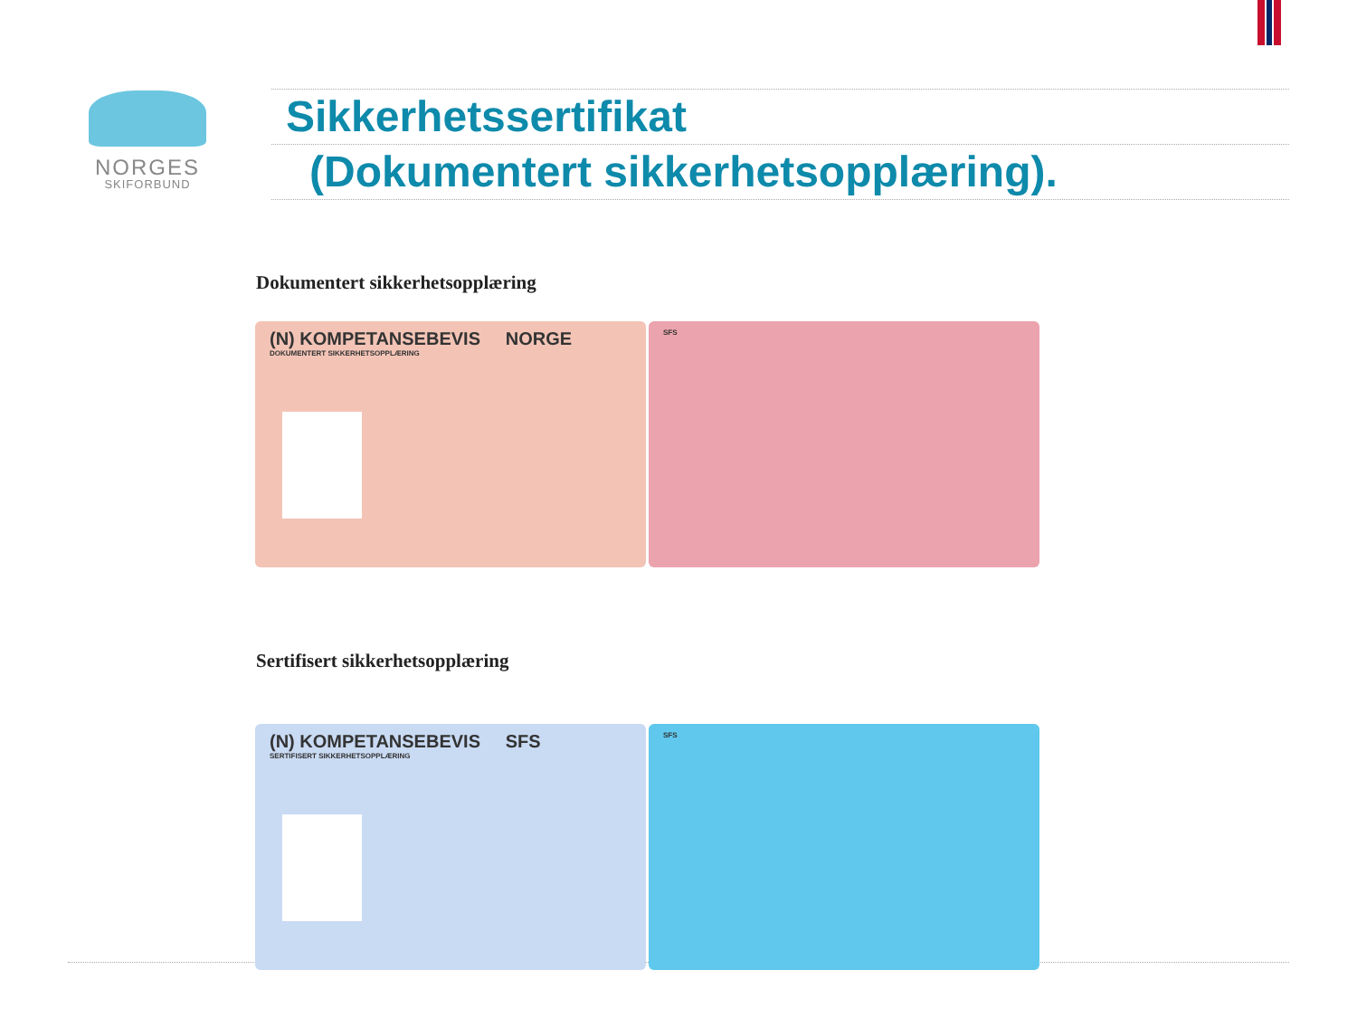NORGES
SKIFORBUND
Sikkerhetssertifikat
(Dokumentert sikkerhetsopplæring).
Dokumentert sikkerhetsopplæring
(N) KOMPETANSEBEVIS NORGE
DOKUMENTERT SIKKERHETSOPPLÆRING
SFS
Sertifisert sikkerhetsopplæring
(N) KOMPETANSEBEVIS SFS
SERTIFISERT SIKKERHETSOPPLÆRING
SFS